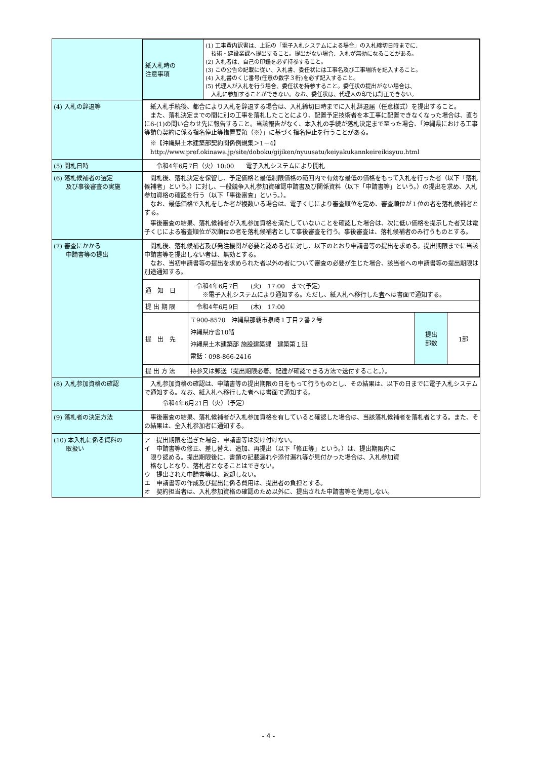| | / 紙入札時の 注意事項 / (1) 工事費内訳書は、上記の「電子入札システムによる場合」の入札締切日時までに、 技術・建設業課へ提出すること。提出がない場合、入札が無効になることがある。 (2) 入札者は、自己の印鑑を必ず持参すること。 (3) この公告の記載に従い、入札書、委任状には工事名及び工事場所を記入すること。 (4) 入札書のくじ番号(任意の数字３桁)を必ず記入すること。 (5) 代理人が入札を行う場合、委任状を持参すること。委任状の提出がない場合は、 入札に参加することができない。なお、委任状は、代理人の印では訂正できない。 / |
| (4) 入札の辞退等 | 紙入札手続後、都合により入札を辞退する場合は、入札締切日時までに入札辞退届（任意様式）を提出すること。 また、落札決定までの間に別の工事を落札したことにより、配置予定技術者を本工事に配置できなくなった場合は、直ちに6-(1)の問い合わせ先に報告すること。当該報告がなく、本入札の手続が落札決定まで至った場合、「沖縄県における工事等請負契約に係る指名停止等措置要領（※）」に基づく指名停止を行うことがある。 ※【沖縄県土木建築部契約関係例規集＞1－4】 http://www.pref.okinawa.jp/site/doboku/gijiken/nyuusatu/keiyakukannkeireikisyuu.html |
| (5) 開札日時 | 令和4年6月7日（火）10:00 電子入札システムにより開札 |
| (6) 落札候補者の選定 及び事後審査の実施 | 開札後、落札決定を保留し、予定価格と最低制限価格の範囲内で有効な最低の価格をもって入札を行った者（以下「落札候補者」という。）に対し、一般競争入札参加資確認申請書及び関係資料（以下「申請書等」という。）の提出を求め、入札参加資格の確認を行う（以下「事後審査」という。）。 なお、最低価格で入札をした者が複数いる場合は、電子くじにより審査順位を定め、審査順位が１位の者を落札候補者とする。 事後審査の結果、落札候補者が入札参加資格を満たしていないことを確認した場合は、次に低い価格を提示した者又は電子くじによる審査順位が次順位の者を落札候補者として事後審査を行う。事後審査は、落札候補者のみ行うものとする。 |
| (7) 審査にかかる 申請書等の提出 | 開札後、落札候補者及び発注機関が必要と認める者に対し、以下のとおり申請書等の提出を求める。提出期限までに当該申請書等を提出しない者は、無効とする。 なお、当初申請書等の提出を求められた者以外の者について審査の必要が生じた場合、該当者への申請書等の提出期限は別途通知する。 / 通 知 日 / 令和4年6月7日 (火) 17:00 まで(予定) ※電子入札システムにより通知する。ただし、紙入札へ移行した 者 へは書面で通知する。 / / / / 提 出 期 限 / 令和4年6月9日 (木) 17:00 / / / / 提 出 先 / 〒900-8570 沖縄県那覇市泉崎１丁目２番２号 沖縄県庁舎10階 沖縄県土木建築部 施設建築課 建築第１班 電話：098-866-2416 / 提出 部数 / 1部 / / 提 出 方 法 / 持参又は郵送（提出期限必着。配達が確認できる方法で送付すること。）。 / / / |
| (8) 入札参加資格の確認 | 入札参加資格の確認は、申請書等の提出期限の日をもって行うものとし、その結果は、以下の日までに電子入札システムで通知する。なお、紙入札へ移行した者へは書面で通知する。 令和4年6月21日（火）（予定） |
| (9) 落札者の決定方法 | 事後審査の結果、落札候補者が入札参加資格を有していると確認した場合は、当該落札候補者を落札者とする。また、その結果は、全入札参加者に通知する。 |
| (10) 本入札に係る資料の 取扱い | ア 提出期限を過ぎた場合、申請書等は受け付けない。 イ 申請書等の修正、差し替え、追加、再提出（以下「修正等」という。）は、提出期限内に 限り認める。提出期限後に、書類の記載漏れや添付漏れ等が見付かった場合は、入札参加資 格なしとなり、落札者となることはできない。 ウ 提出された申請書等は、返却しない。 エ 申請書等の作成及び提出に係る費用は、提出者の負担とする。 オ 契約担当者は、入札参加資格の確認のため以外に、提出された申請書等を使用しない。 |
- 4 -